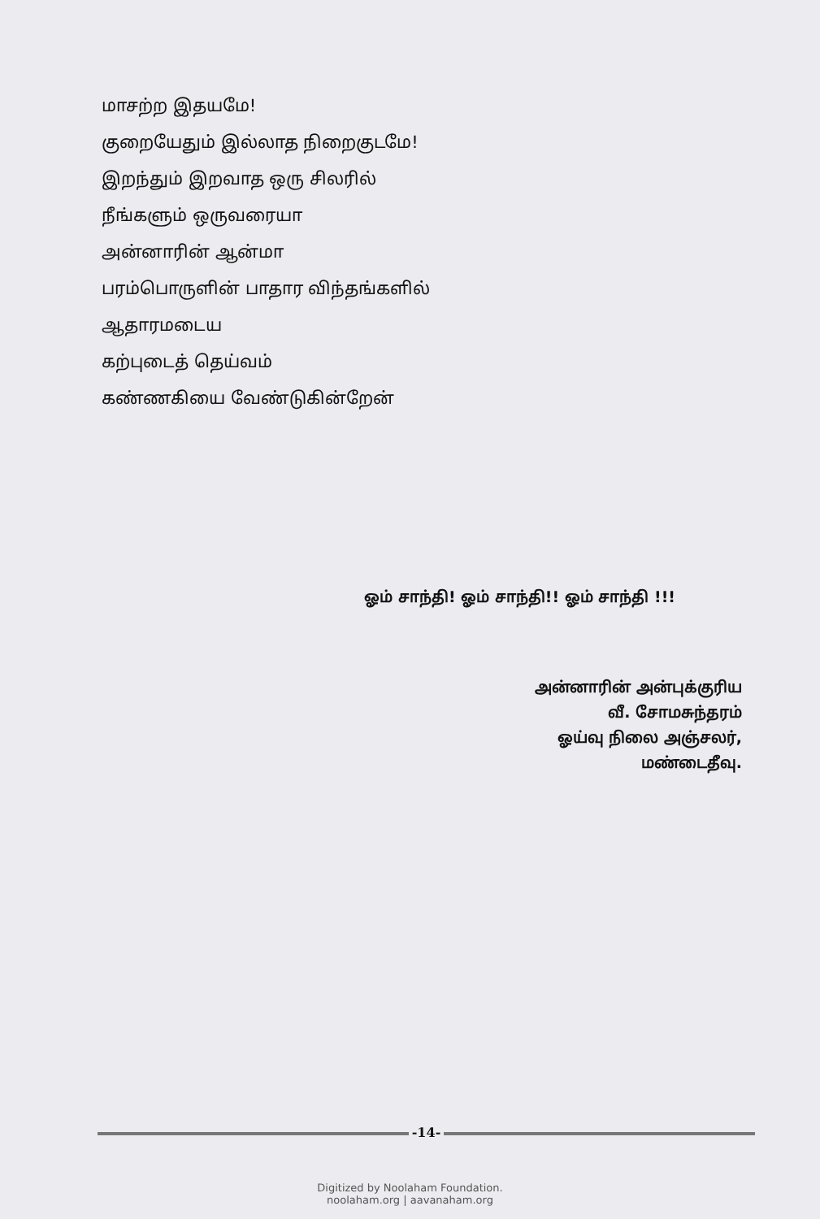மாசற்ற இதயமே!
குறையேதும் இல்லாத நிறைகுடமே!
இறந்தும் இறவாத ஒரு சிலரில்
நீங்களும் ஒருவரையா
அன்னாரின் ஆன்மா
பரம்பொருளின் பாதார விந்தங்களில்
ஆதாரமடைய
கற்புடைத் தெய்வம்
கண்ணகியை வேண்டுகின்றேன்
ஓம் சாந்தி! ஓம் சாந்தி!! ஓம் சாந்தி !!!
அன்னாரின் அன்புக்குரிய
வீ. சோமசுந்தரம்
ஓய்வு நிலை அஞ்சலர்,
மண்டைதீவு.
-14-
Digitized by Noolaham Foundation.
noolaham.org | aavanaham.org